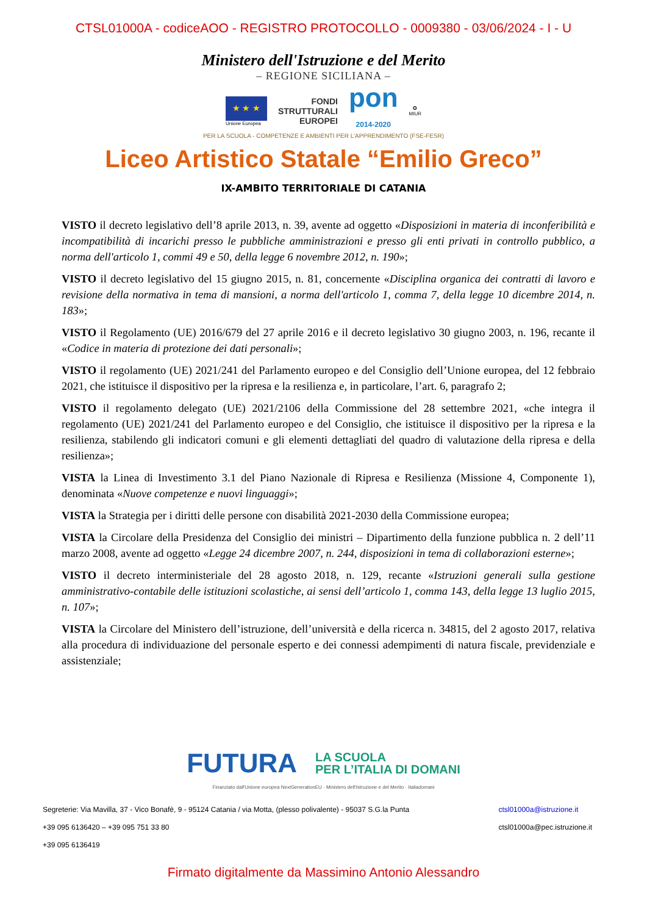CTSL01000A - codiceAOO - REGISTRO PROTOCOLLO - 0009380 - 03/06/2024 - I - U
Ministero dell'Istruzione e del Merito
– REGIONE SICILIANA –
★ ★ ★
Unione Europea
FONDI
STRUTTURALI
EUROPEI
pon
2014-2020
✪
MIUR
PER LA SCUOLA - COMPETENZE E AMBIENTI PER L'APPRENDIMENTO (FSE-FESR)
Liceo Artistico Statale “Emilio Greco”
IX-AMBITO TERRITORIALE DI CATANIA
VISTO il decreto legislativo dell’8 aprile 2013, n. 39, avente ad oggetto «Disposizioni in materia di inconferibilità e incompatibilità di incarichi presso le pubbliche amministrazioni e presso gli enti privati in controllo pubblico, a norma dell'articolo 1, commi 49 e 50, della legge 6 novembre 2012, n. 190»;
VISTO il decreto legislativo del 15 giugno 2015, n. 81, concernente «Disciplina organica dei contratti di lavoro e revisione della normativa in tema di mansioni, a norma dell'articolo 1, comma 7, della legge 10 dicembre 2014, n. 183»;
VISTO il Regolamento (UE) 2016/679 del 27 aprile 2016 e il decreto legislativo 30 giugno 2003, n. 196, recante il «Codice in materia di protezione dei dati personali»;
VISTO il regolamento (UE) 2021/241 del Parlamento europeo e del Consiglio dell’Unione europea, del 12 febbraio 2021, che istituisce il dispositivo per la ripresa e la resilienza e, in particolare, l’art. 6, paragrafo 2;
VISTO il regolamento delegato (UE) 2021/2106 della Commissione del 28 settembre 2021, «che integra il regolamento (UE) 2021/241 del Parlamento europeo e del Consiglio, che istituisce il dispositivo per la ripresa e la resilienza, stabilendo gli indicatori comuni e gli elementi dettagliati del quadro di valutazione della ripresa e della resilienza»;
VISTA la Linea di Investimento 3.1 del Piano Nazionale di Ripresa e Resilienza (Missione 4, Componente 1), denominata «Nuove competenze e nuovi linguaggi»;
VISTA la Strategia per i diritti delle persone con disabilità 2021-2030 della Commissione europea;
VISTA la Circolare della Presidenza del Consiglio dei ministri – Dipartimento della funzione pubblica n. 2 dell’11 marzo 2008, avente ad oggetto «Legge 24 dicembre 2007, n. 244, disposizioni in tema di collaborazioni esterne»;
VISTO il decreto interministeriale del 28 agosto 2018, n. 129, recante «Istruzioni generali sulla gestione amministrativo-contabile delle istituzioni scolastiche, ai sensi dell’articolo 1, comma 143, della legge 13 luglio 2015, n. 107»;
VISTA la Circolare del Ministero dell’istruzione, dell’università e della ricerca n. 34815, del 2 agosto 2017, relativa alla procedura di individuazione del personale esperto e dei connessi adempimenti di natura fiscale, previdenziale e assistenziale;
FUTURA
LA SCUOLA
PER L’ITALIA DI DOMANI
Finanziato dall'Unione europea NextGenerationEU · Ministero dell'Istruzione e del Merito · Italiadomani
Segreterie: Via Mavilla, 37 - Vico Bonafè, 9 - 95124 Catania / via Motta, (plesso polivalente) - 95037 S.G.la Punta
+39 095 6136420 – +39 095 751 33 80
+39 095 6136419
ctsl01000a@istruzione.it
ctsl01000a@pec.istruzione.it
Firmato digitalmente da Massimino Antonio Alessandro